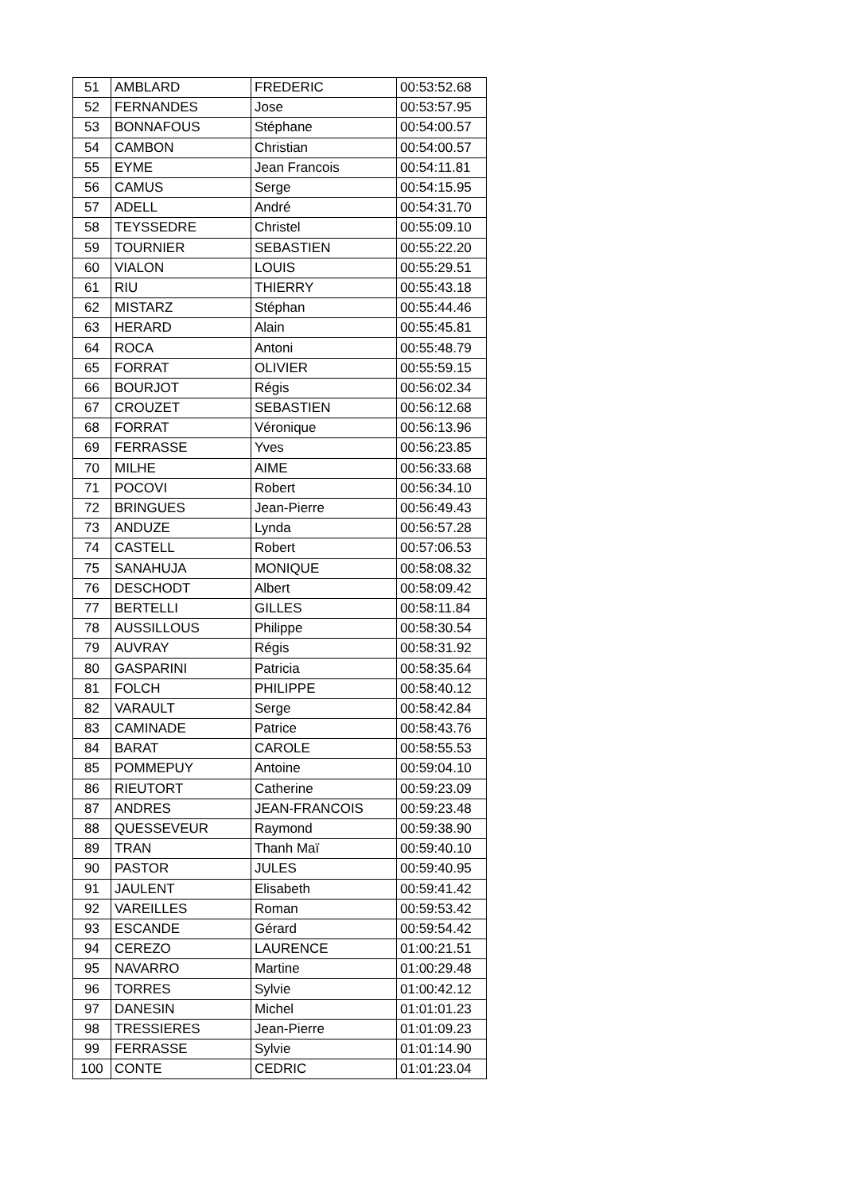| 51 | AMBLARD | FREDERIC | 00:53:52.68 |
| 52 | FERNANDES | Jose | 00:53:57.95 |
| 53 | BONNAFOUS | Stéphane | 00:54:00.57 |
| 54 | CAMBON | Christian | 00:54:00.57 |
| 55 | EYME | Jean Francois | 00:54:11.81 |
| 56 | CAMUS | Serge | 00:54:15.95 |
| 57 | ADELL | André | 00:54:31.70 |
| 58 | TEYSSEDRE | Christel | 00:55:09.10 |
| 59 | TOURNIER | SEBASTIEN | 00:55:22.20 |
| 60 | VIALON | LOUIS | 00:55:29.51 |
| 61 | RIU | THIERRY | 00:55:43.18 |
| 62 | MISTARZ | Stéphan | 00:55:44.46 |
| 63 | HERARD | Alain | 00:55:45.81 |
| 64 | ROCA | Antoni | 00:55:48.79 |
| 65 | FORRAT | OLIVIER | 00:55:59.15 |
| 66 | BOURJOT | Régis | 00:56:02.34 |
| 67 | CROUZET | SEBASTIEN | 00:56:12.68 |
| 68 | FORRAT | Véronique | 00:56:13.96 |
| 69 | FERRASSE | Yves | 00:56:23.85 |
| 70 | MILHE | AIME | 00:56:33.68 |
| 71 | POCOVI | Robert | 00:56:34.10 |
| 72 | BRINGUES | Jean-Pierre | 00:56:49.43 |
| 73 | ANDUZE | Lynda | 00:56:57.28 |
| 74 | CASTELL | Robert | 00:57:06.53 |
| 75 | SANAHUJA | MONIQUE | 00:58:08.32 |
| 76 | DESCHODT | Albert | 00:58:09.42 |
| 77 | BERTELLI | GILLES | 00:58:11.84 |
| 78 | AUSSILLOUS | Philippe | 00:58:30.54 |
| 79 | AUVRAY | Régis | 00:58:31.92 |
| 80 | GASPARINI | Patricia | 00:58:35.64 |
| 81 | FOLCH | PHILIPPE | 00:58:40.12 |
| 82 | VARAULT | Serge | 00:58:42.84 |
| 83 | CAMINADE | Patrice | 00:58:43.76 |
| 84 | BARAT | CAROLE | 00:58:55.53 |
| 85 | POMMEPUY | Antoine | 00:59:04.10 |
| 86 | RIEUTORT | Catherine | 00:59:23.09 |
| 87 | ANDRES | JEAN-FRANCOIS | 00:59:23.48 |
| 88 | QUESSEVEUR | Raymond | 00:59:38.90 |
| 89 | TRAN | Thanh Maï | 00:59:40.10 |
| 90 | PASTOR | JULES | 00:59:40.95 |
| 91 | JAULENT | Elisabeth | 00:59:41.42 |
| 92 | VAREILLES | Roman | 00:59:53.42 |
| 93 | ESCANDE | Gérard | 00:59:54.42 |
| 94 | CEREZO | LAURENCE | 01:00:21.51 |
| 95 | NAVARRO | Martine | 01:00:29.48 |
| 96 | TORRES | Sylvie | 01:00:42.12 |
| 97 | DANESIN | Michel | 01:01:01.23 |
| 98 | TRESSIERES | Jean-Pierre | 01:01:09.23 |
| 99 | FERRASSE | Sylvie | 01:01:14.90 |
| 100 | CONTE | CEDRIC | 01:01:23.04 |